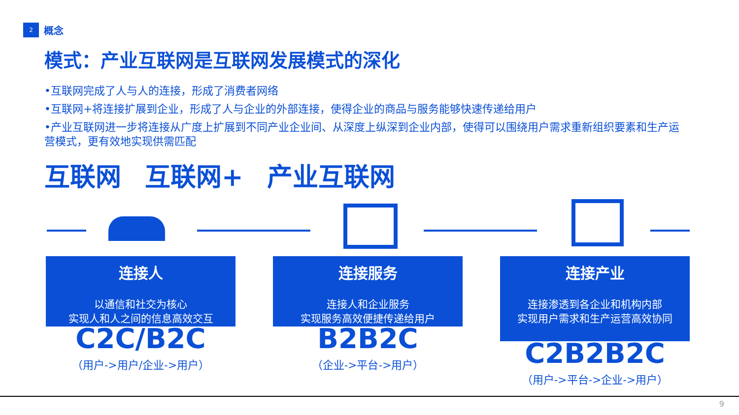2
概念
模式：产业互联网是互联网发展模式的深化
•互联网完成了人与人的连接，形成了消费者网络
•互联网+将连接扩展到企业，形成了人与企业的外部连接，使得企业的商品与服务能够快速传递给用户
•产业互联网进一步将连接从广度上扩展到不同产业企业间、从深度上纵深到企业内部，使得可以围绕用户需求重新组织要素和生产运营模式，更有效地实现供需匹配
互联网 互联网+ 产业互联网
连接人
以通信和社交为核心
实现人和人之间的信息高效交互
C2C/B2C
（用户->用户/企业->用户）
连接服务
连接人和企业服务
实现服务高效便捷传递给用户
B2B2C
（企业->平台->用户）
连接产业
连接渗透到各企业和机构内部
实现用户需求和生产运营高效协同
C2B2B2C
（用户->平台->企业->用户）
9